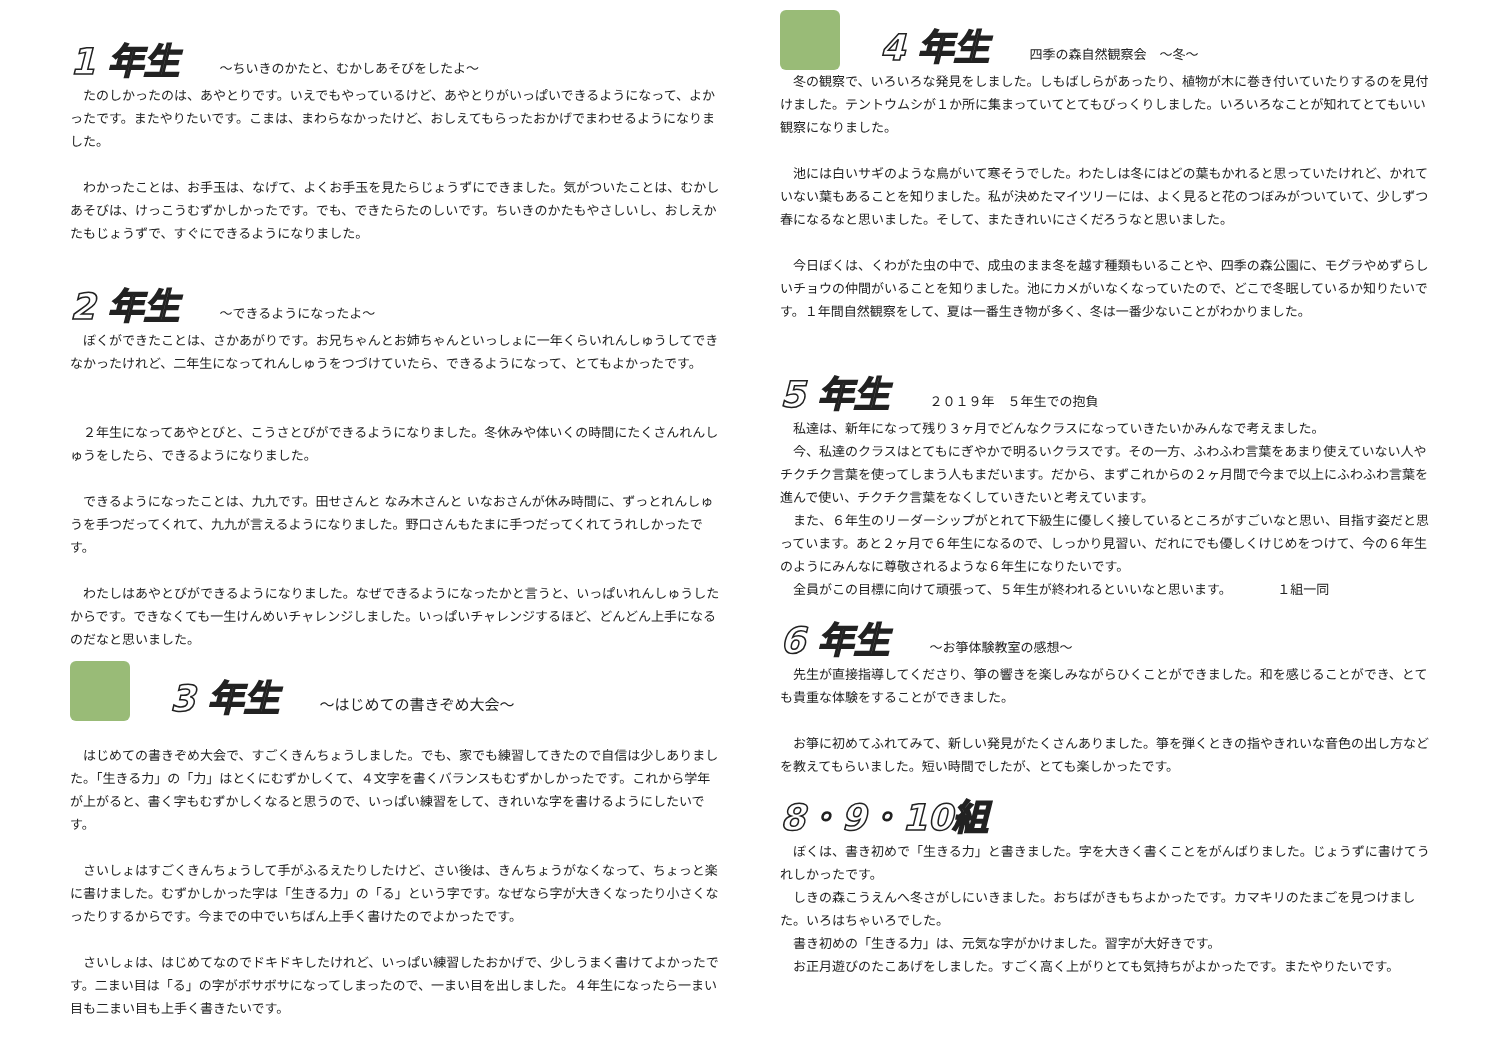1 年生 ～ちいきのかたと、むかしあそびをしたよ～
たのしかったのは、あやとりです。いえでもやっているけど、あやとりがいっぱいできるようになって、よかったです。またやりたいです。こまは、まわらなかったけど、おしえてもらったおかげでまわせるようになりました。
わかったことは、お手玉は、なげて、よくお手玉を見たらじょうずにできました。気がついたことは、むかしあそびは、けっこうむずかしかったです。でも、できたらたのしいです。ちいきのかたもやさしいし、おしえかたもじょうずで、すぐにできるようになりました。
2 年生 ～できるようになったよ～
ぼくができたことは、さかあがりです。お兄ちゃんとお姉ちゃんといっしょに一年くらいれんしゅうしてできなかったけれど、二年生になってれんしゅうをつづけていたら、できるようになって、とてもよかったです。
２年生になってあやとびと、こうさとびができるようになりました。冬休みや体いくの時間にたくさんれんしゅうをしたら、できるようになりました。
できるようになったことは、九九です。田せさんと なみ木さんと いなおさんが休み時間に、ずっとれんしゅうを手つだってくれて、九九が言えるようになりました。野口さんもたまに手つだってくれてうれしかったです。
わたしはあやとびができるようになりました。なぜできるようになったかと言うと、いっぱいれんしゅうしたからです。できなくても一生けんめいチャレンジしました。いっぱいチャレンジするほど、どんどん上手になるのだなと思いました。
3 年生 ～はじめての書きぞめ大会～
はじめての書きぞめ大会で、すごくきんちょうしました。でも、家でも練習してきたので自信は少しありました。「生きる力」の「力」はとくにむずかしくて、４文字を書くバランスもむずかしかったです。これから学年が上がると、書く字もむずかしくなると思うので、いっぱい練習をして、きれいな字を書けるようにしたいです。
さいしょはすごくきんちょうして手がふるえたりしたけど、さい後は、きんちょうがなくなって、ちょっと楽に書けました。むずかしかった字は「生きる力」の「る」という字です。なぜなら字が大きくなったり小さくなったりするからです。今までの中でいちばん上手く書けたのでよかったです。
さいしょは、はじめてなのでドキドキしたけれど、いっぱい練習したおかげで、少しうまく書けてよかったです。二まい目は「る」の字がボサボサになってしまったので、一まい目を出しました。４年生になったら一まい目も二まい目も上手く書きたいです。
4 年生 四季の森自然観察会　～冬～
冬の観察で、いろいろな発見をしました。しもばしらがあったり、植物が木に巻き付いていたりするのを見付けました。テントウムシが１か所に集まっていてとてもびっくりしました。いろいろなことが知れてとてもいい観察になりました。
池には白いサギのような鳥がいて寒そうでした。わたしは冬にはどの葉もかれると思っていたけれど、かれていない葉もあることを知りました。私が決めたマイツリーには、よく見ると花のつぼみがついていて、少しずつ春になるなと思いました。そして、またきれいにさくだろうなと思いました。
今日ぼくは、くわがた虫の中で、成虫のまま冬を越す種類もいることや、四季の森公園に、モグラやめずらしいチョウの仲間がいることを知りました。池にカメがいなくなっていたので、どこで冬眠しているか知りたいです。１年間自然観察をして、夏は一番生き物が多く、冬は一番少ないことがわかりました。
5 年生 ２０１９年　５年生での抱負
私達は、新年になって残り３ヶ月でどんなクラスになっていきたいかみんなで考えました。
今、私達のクラスはとてもにぎやかで明るいクラスです。その一方、ふわふわ言葉をあまり使えていない人やチクチク言葉を使ってしまう人もまだいます。だから、まずこれからの２ヶ月間で今まで以上にふわふわ言葉を進んで使い、チクチク言葉をなくしていきたいと考えています。
また、６年生のリーダーシップがとれて下級生に優しく接しているところがすごいなと思い、目指す姿だと思っています。あと２ヶ月で６年生になるので、しっかり見習い、だれにでも優しくけじめをつけて、今の６年生のようにみんなに尊敬されるような６年生になりたいです。
全員がこの目標に向けて頑張って、５年生が終われるといいなと思います。　　　　１組一同
6 年生 ～お箏体験教室の感想～
先生が直接指導してくださり、箏の響きを楽しみながらひくことができました。和を感じることができ、とても貴重な体験をすることができました。
お箏に初めてふれてみて、新しい発見がたくさんありました。箏を弾くときの指やきれいな音色の出し方などを教えてもらいました。短い時間でしたが、とても楽しかったです。
8・9・10組
ぼくは、書き初めで「生きる力」と書きました。字を大きく書くことをがんばりました。じょうずに書けてうれしかったです。
しきの森こうえんへ冬さがしにいきました。おちばがきもちよかったです。カマキリのたまごを見つけました。いろはちゃいろでした。
書き初めの「生きる力」は、元気な字がかけました。習字が大好きです。
お正月遊びのたこあげをしました。すごく高く上がりとても気持ちがよかったです。またやりたいです。